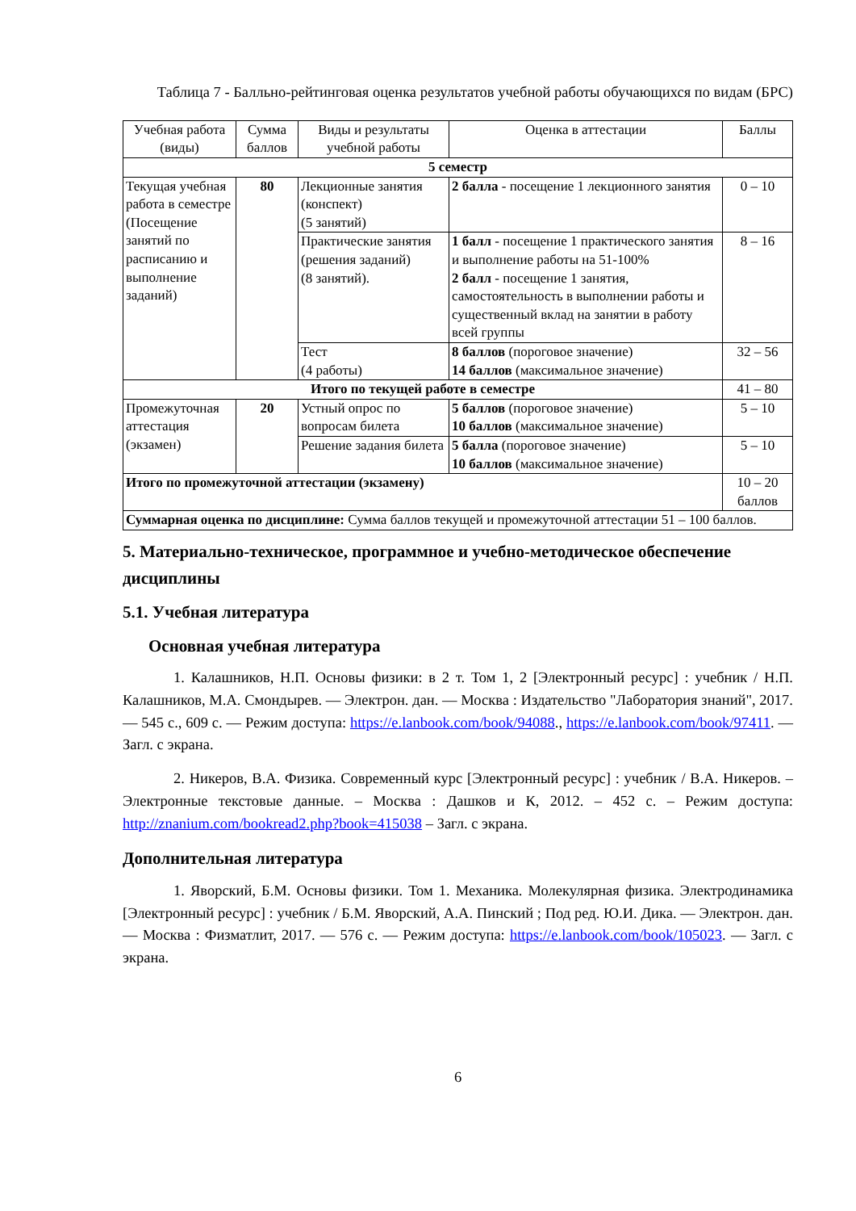Таблица 7 - Балльно-рейтинговая оценка результатов учебной работы обучающихся по видам (БРС)
| Учебная работа (виды) | Сумма баллов | Виды и результаты учебной работы | Оценка в аттестации | Баллы |
| --- | --- | --- | --- | --- |
| 5 семестр | | | | |
| Текущая учебная работа в семестре (Посещение занятий по расписанию и выполнение заданий) | 80 | Лекционные занятия (конспект) (5 занятий) | 2 балла - посещение 1 лекционного занятия | 0 – 10 |
| | | Практические занятия (решения заданий) (8 занятий). | 1 балл - посещение 1 практического занятия и выполнение работы на 51-100% 2 балл - посещение 1 занятия, самостоятельность в выполнении работы и существенный вклад на занятии в работу всей группы | 8 – 16 |
| | | Тест (4 работы) | 8 баллов (пороговое значение) 14 баллов (максимальное значение) | 32 – 56 |
| Итого по текущей работе в семестре | | | | 41 – 80 |
| Промежуточная аттестация (экзамен) | 20 | Устный опрос по вопросам билета | 5 баллов (пороговое значение) 10 баллов (максимальное значение) | 5 – 10 |
| | | Решение задания билета | 5 балла (пороговое значение) 10 баллов (максимальное значение) | 5 – 10 |
| Итого по промежуточной аттестации (экзамену) | | | | 10 – 20 баллов |
| Суммарная оценка по дисциплине: Сумма баллов текущей и промежуточной аттестации 51 – 100 баллов. | | | | |
5. Материально-техническое, программное и учебно-методическое обеспечение дисциплины
5.1. Учебная литература
Основная учебная литература
1. Калашников, Н.П. Основы физики: в 2 т. Том 1, 2 [Электронный ресурс] : учебник / Н.П. Калашников, М.А. Смондырев. — Электрон. дан. — Москва : Издательство "Лаборатория знаний", 2017. — 545 с., 609 с. — Режим доступа: https://e.lanbook.com/book/94088., https://e.lanbook.com/book/97411. — Загл. с экрана.
2. Никеров, В.А. Физика. Современный курс [Электронный ресурс] : учебник / В.А. Никеров. – Электронные текстовые данные. – Москва : Дашков и К, 2012. – 452 с. – Режим доступа: http://znanium.com/bookread2.php?book=415038 – Загл. с экрана.
Дополнительная литература
1. Яворский, Б.М. Основы физики. Том 1. Механика. Молекулярная физика. Электродинамика [Электронный ресурс] : учебник / Б.М. Яворский, А.А. Пинский ; Под ред. Ю.И. Дика. — Электрон. дан. — Москва : Физматлит, 2017. — 576 с. — Режим доступа: https://e.lanbook.com/book/105023. — Загл. с экрана.
6